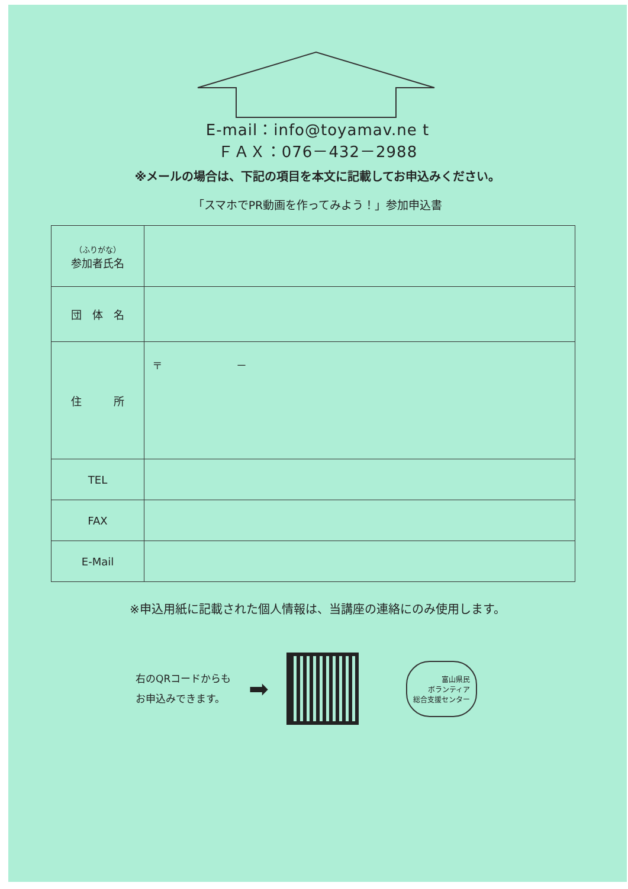E-mail：info@toyamav.ne t
ＦＡＸ：076－432－2988
※メールの場合は、下記の項目を本文に記載してお申込みください。
「スマホでPR動画を作ってみよう！」参加申込書
| （ふりがな） 参加者氏名 | |
| 団 体 名 | |
| 住 所 | 〒 － |
| TEL | |
| FAX | |
| E-Mail | |
※申込用紙に記載された個人情報は、当講座の連絡にのみ使用します。
右のQRコードからも
お申込みできます。
➡
富山県民
ボランティア
総合支援センター